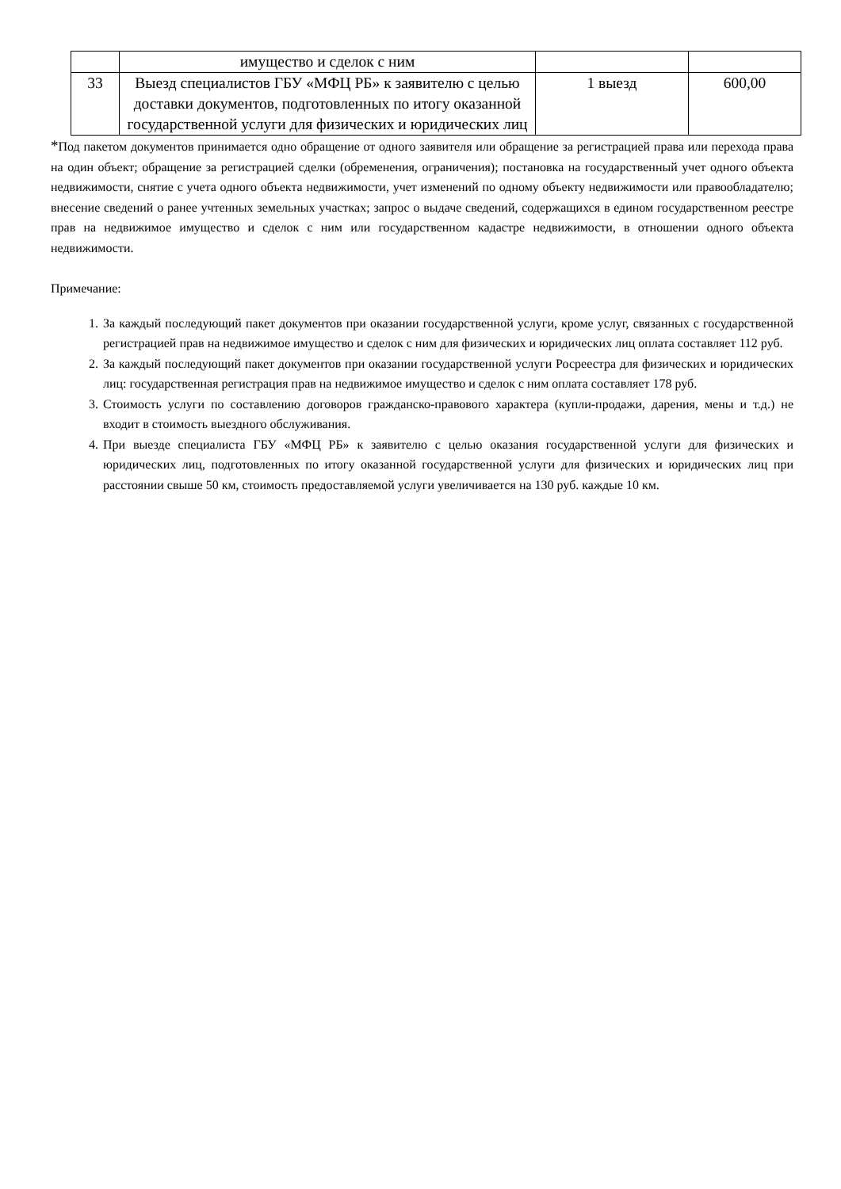| | имущество и сделок с ним | | |
| 33 | Выезд специалистов ГБУ «МФЦ РБ» к заявителю с целью доставки документов, подготовленных по итогу оказанной государственной услуги для физических и юридических лиц | 1 выезд | 600,00 |
*Под пакетом документов принимается одно обращение от одного заявителя или обращение за регистрацией права или перехода права на один объект; обращение за регистрацией сделки (обременения, ограничения); постановка на государственный учет одного объекта недвижимости, снятие с учета одного объекта недвижимости, учет изменений по одному объекту недвижимости или правообладателю; внесение сведений о ранее учтенных земельных участках; запрос о выдаче сведений, содержащихся в едином государственном реестре прав на недвижимое имущество и сделок с ним или государственном кадастре недвижимости, в отношении одного объекта недвижимости.
Примечание:
1. За каждый последующий пакет документов при оказании государственной услуги, кроме услуг, связанных с государственной регистрацией прав на недвижимое имущество и сделок с ним для физических и юридических лиц оплата составляет 112 руб.
2. За каждый последующий пакет документов при оказании государственной услуги Росреестра для физических и юридических лиц: государственная регистрация прав на недвижимое имущество и сделок с ним оплата составляет 178 руб.
3. Стоимость услуги по составлению договоров гражданско-правового характера (купли-продажи, дарения, мены и т.д.) не входит в стоимость выездного обслуживания.
4. При выезде специалиста ГБУ «МФЦ РБ» к заявителю с целью оказания государственной услуги для физических и юридических лиц, подготовленных по итогу оказанной государственной услуги для физических и юридических лиц при расстоянии свыше 50 км, стоимость предоставляемой услуги увеличивается на 130 руб. каждые 10 км.